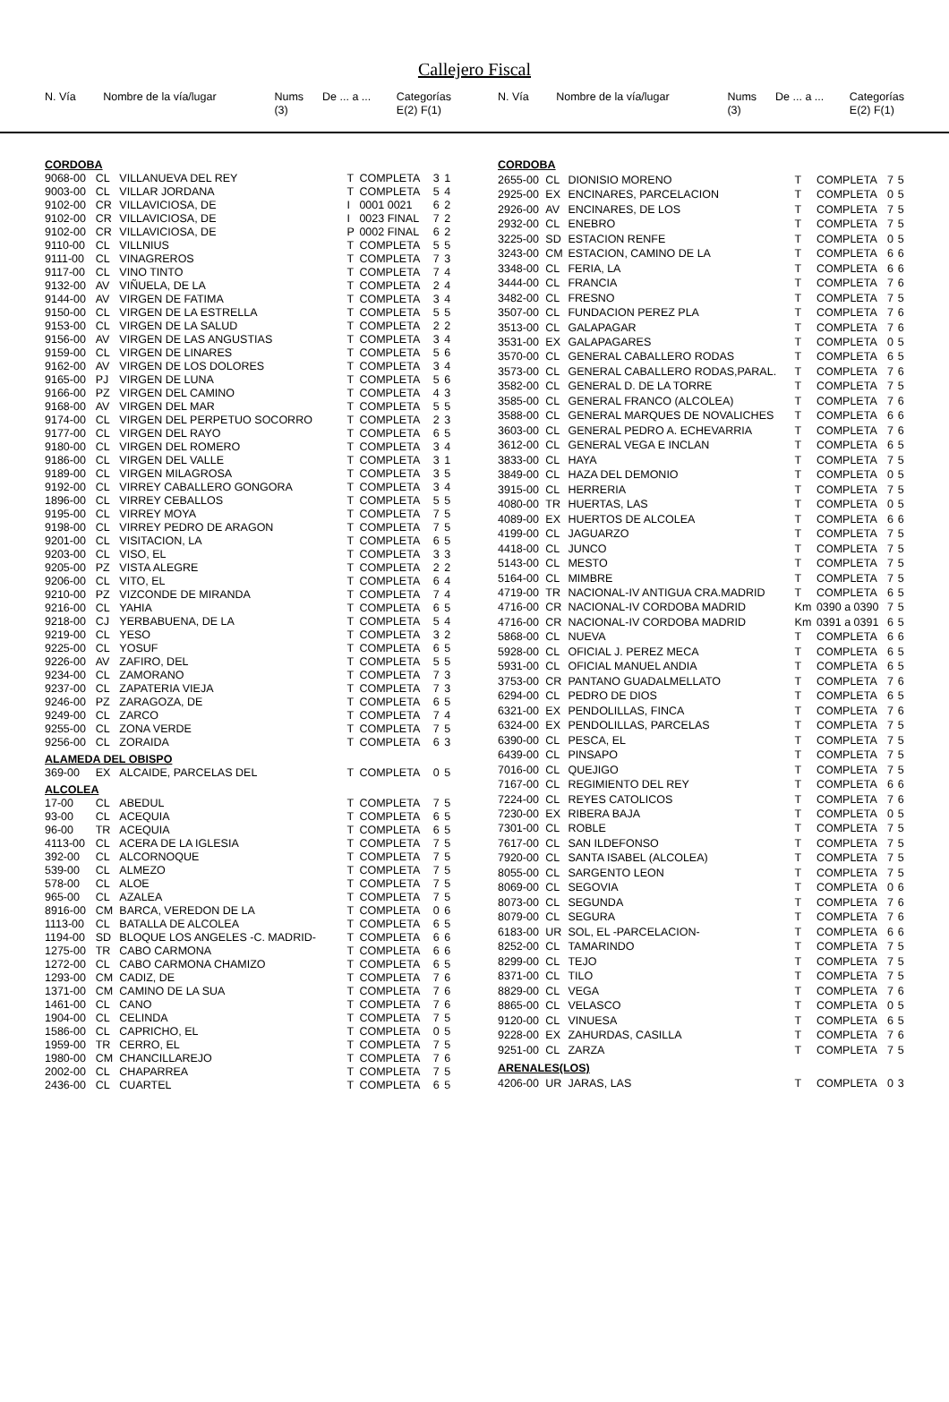Callejero Fiscal
| N. Vía | Nombre de la vía/lugar | Nums (3) | De ... a ... | Categorías E(2) F(1) |
| N. Vía | Nombre de la vía/lugar | Nums (3) | De ... a ... | Categorías E(2) F(1) |
| CORDOBA | | | | | | |
| 9068-00 | CL | VILLANUEVA DEL REY | T | COMPLETA | 3 | 1 |
| 9003-00 | CL | VILLAR JORDANA | T | COMPLETA | 5 | 4 |
| 9102-00 | CR | VILLAVICIOSA, DE | I | 0001 0021 | 6 | 2 |
| 9102-00 | CR | VILLAVICIOSA, DE | I | 0023 FINAL | 7 | 2 |
| 9102-00 | CR | VILLAVICIOSA, DE | P | 0002 FINAL | 6 | 2 |
| 9110-00 | CL | VILLNIUS | T | COMPLETA | 5 | 5 |
| 9111-00 | CL | VINAGREROS | T | COMPLETA | 7 | 3 |
| 9117-00 | CL | VINO TINTO | T | COMPLETA | 7 | 4 |
| 9132-00 | AV | VIÑUELA, DE LA | T | COMPLETA | 2 | 4 |
| 9144-00 | AV | VIRGEN DE FATIMA | T | COMPLETA | 3 | 4 |
| 9150-00 | CL | VIRGEN DE LA ESTRELLA | T | COMPLETA | 5 | 5 |
| 9153-00 | CL | VIRGEN DE LA SALUD | T | COMPLETA | 2 | 2 |
| 9156-00 | AV | VIRGEN DE LAS ANGUSTIAS | T | COMPLETA | 3 | 4 |
| 9159-00 | CL | VIRGEN DE LINARES | T | COMPLETA | 5 | 6 |
| 9162-00 | AV | VIRGEN DE LOS DOLORES | T | COMPLETA | 3 | 4 |
| 9165-00 | PJ | VIRGEN DE LUNA | T | COMPLETA | 5 | 6 |
| 9166-00 | PZ | VIRGEN DEL CAMINO | T | COMPLETA | 4 | 3 |
| 9168-00 | AV | VIRGEN DEL MAR | T | COMPLETA | 5 | 5 |
| 9174-00 | CL | VIRGEN DEL PERPETUO SOCORRO | T | COMPLETA | 2 | 3 |
| 9177-00 | CL | VIRGEN DEL RAYO | T | COMPLETA | 6 | 5 |
| 9180-00 | CL | VIRGEN DEL ROMERO | T | COMPLETA | 3 | 4 |
| 9186-00 | CL | VIRGEN DEL VALLE | T | COMPLETA | 3 | 1 |
| 9189-00 | CL | VIRGEN MILAGROSA | T | COMPLETA | 3 | 5 |
| 9192-00 | CL | VIRREY CABALLERO GONGORA | T | COMPLETA | 3 | 4 |
| 1896-00 | CL | VIRREY CEBALLOS | T | COMPLETA | 5 | 5 |
| 9195-00 | CL | VIRREY MOYA | T | COMPLETA | 7 | 5 |
| 9198-00 | CL | VIRREY PEDRO DE ARAGON | T | COMPLETA | 7 | 5 |
| 9201-00 | CL | VISITACION, LA | T | COMPLETA | 6 | 5 |
| 9203-00 | CL | VISO, EL | T | COMPLETA | 3 | 3 |
| 9205-00 | PZ | VISTA ALEGRE | T | COMPLETA | 2 | 2 |
| 9206-00 | CL | VITO, EL | T | COMPLETA | 6 | 4 |
| 9210-00 | PZ | VIZCONDE DE MIRANDA | T | COMPLETA | 7 | 4 |
| 9216-00 | CL | YAHIA | T | COMPLETA | 6 | 5 |
| 9218-00 | CJ | YERBABUENA, DE LA | T | COMPLETA | 5 | 4 |
| 9219-00 | CL | YESO | T | COMPLETA | 3 | 2 |
| 9225-00 | CL | YOSUF | T | COMPLETA | 6 | 5 |
| 9226-00 | AV | ZAFIRO, DEL | T | COMPLETA | 5 | 5 |
| 9234-00 | CL | ZAMORANO | T | COMPLETA | 7 | 3 |
| 9237-00 | CL | ZAPATERIA VIEJA | T | COMPLETA | 7 | 3 |
| 9246-00 | PZ | ZARAGOZA, DE | T | COMPLETA | 6 | 5 |
| 9249-00 | CL | ZARCO | T | COMPLETA | 7 | 4 |
| 9255-00 | CL | ZONA VERDE | T | COMPLETA | 7 | 5 |
| 9256-00 | CL | ZORAIDA | T | COMPLETA | 6 | 3 |
| ALAMEDA DEL OBISPO | | | | | | |
| 369-00 | EX | ALCAIDE, PARCELAS DEL | T | COMPLETA | 0 | 5 |
| ALCOLEA | | | | | | |
| 17-00 | CL | ABEDUL | T | COMPLETA | 7 | 5 |
| 93-00 | CL | ACEQUIA | T | COMPLETA | 6 | 5 |
| 96-00 | TR | ACEQUIA | T | COMPLETA | 6 | 5 |
| 4113-00 | CL | ACERA DE LA IGLESIA | T | COMPLETA | 7 | 5 |
| 392-00 | CL | ALCORNOQUE | T | COMPLETA | 7 | 5 |
| 539-00 | CL | ALMEZO | T | COMPLETA | 7 | 5 |
| 578-00 | CL | ALOE | T | COMPLETA | 7 | 5 |
| 965-00 | CL | AZALEA | T | COMPLETA | 7 | 5 |
| 8916-00 | CM | BARCA, VEREDON DE LA | T | COMPLETA | 0 | 6 |
| 1113-00 | CL | BATALLA DE ALCOLEA | T | COMPLETA | 6 | 5 |
| 1194-00 | SD | BLOQUE LOS ANGELES -C. MADRID- | T | COMPLETA | 6 | 6 |
| 1275-00 | TR | CABO CARMONA | T | COMPLETA | 6 | 6 |
| 1272-00 | CL | CABO CARMONA CHAMIZO | T | COMPLETA | 6 | 5 |
| 1293-00 | CM | CADIZ, DE | T | COMPLETA | 7 | 6 |
| 1371-00 | CM | CAMINO DE LA SUA | T | COMPLETA | 7 | 6 |
| 1461-00 | CL | CANO | T | COMPLETA | 7 | 6 |
| 1904-00 | CL | CELINDA | T | COMPLETA | 7 | 5 |
| 1586-00 | CL | CAPRICHO, EL | T | COMPLETA | 0 | 5 |
| 1959-00 | TR | CERRO, EL | T | COMPLETA | 7 | 5 |
| 1980-00 | CM | CHANCILLAREJO | T | COMPLETA | 7 | 6 |
| 2002-00 | CL | CHAPARREA | T | COMPLETA | 7 | 5 |
| 2436-00 | CL | CUARTEL | T | COMPLETA | 6 | 5 |
| CORDOBA | | | | | | |
| 2655-00 | CL | DIONISIO MORENO | T | COMPLETA | 7 | 5 |
| 2925-00 | EX | ENCINARES, PARCELACION | T | COMPLETA | 0 | 5 |
| 2926-00 | AV | ENCINARES, DE LOS | T | COMPLETA | 7 | 5 |
| 2932-00 | CL | ENEBRO | T | COMPLETA | 7 | 5 |
| 3225-00 | SD | ESTACION RENFE | T | COMPLETA | 0 | 5 |
| 3243-00 | CM | ESTACION, CAMINO DE LA | T | COMPLETA | 6 | 6 |
| 3348-00 | CL | FERIA, LA | T | COMPLETA | 6 | 6 |
| 3444-00 | CL | FRANCIA | T | COMPLETA | 7 | 6 |
| 3482-00 | CL | FRESNO | T | COMPLETA | 7 | 5 |
| 3507-00 | CL | FUNDACION PEREZ PLA | T | COMPLETA | 7 | 6 |
| 3513-00 | CL | GALAPAGAR | T | COMPLETA | 7 | 6 |
| 3531-00 | EX | GALAPAGARES | T | COMPLETA | 0 | 5 |
| 3570-00 | CL | GENERAL CABALLERO RODAS | T | COMPLETA | 6 | 5 |
| 3573-00 | CL | GENERAL CABALLERO RODAS,PARAL. | T | COMPLETA | 7 | 6 |
| 3582-00 | CL | GENERAL D. DE LA TORRE | T | COMPLETA | 7 | 5 |
| 3585-00 | CL | GENERAL FRANCO (ALCOLEA) | T | COMPLETA | 7 | 6 |
| 3588-00 | CL | GENERAL MARQUES DE NOVALICHES | T | COMPLETA | 6 | 6 |
| 3603-00 | CL | GENERAL PEDRO A. ECHEVARRIA | T | COMPLETA | 7 | 6 |
| 3612-00 | CL | GENERAL VEGA E INCLAN | T | COMPLETA | 6 | 5 |
| 3833-00 | CL | HAYA | T | COMPLETA | 7 | 5 |
| 3849-00 | CL | HAZA DEL DEMONIO | T | COMPLETA | 0 | 5 |
| 3915-00 | CL | HERRERIA | T | COMPLETA | 7 | 5 |
| 4080-00 | TR | HUERTAS, LAS | T | COMPLETA | 0 | 5 |
| 4089-00 | EX | HUERTOS DE ALCOLEA | T | COMPLETA | 6 | 6 |
| 4199-00 | CL | JAGUARZO | T | COMPLETA | 7 | 5 |
| 4418-00 | CL | JUNCO | T | COMPLETA | 7 | 5 |
| 5143-00 | CL | MESTO | T | COMPLETA | 7 | 5 |
| 5164-00 | CL | MIMBRE | T | COMPLETA | 7 | 5 |
| 4719-00 | TR | NACIONAL-IV ANTIGUA CRA.MADRID | T | COMPLETA | 6 | 5 |
| 4716-00 | CR | NACIONAL-IV CORDOBA MADRID | Km | 0390 a 0390 | 7 | 5 |
| 4716-00 | CR | NACIONAL-IV CORDOBA MADRID | Km | 0391 a 0391 | 6 | 5 |
| 5868-00 | CL | NUEVA | T | COMPLETA | 6 | 6 |
| 5928-00 | CL | OFICIAL J. PEREZ MECA | T | COMPLETA | 6 | 5 |
| 5931-00 | CL | OFICIAL MANUEL ANDIA | T | COMPLETA | 6 | 5 |
| 3753-00 | CR | PANTANO GUADALMELLATO | T | COMPLETA | 7 | 6 |
| 6294-00 | CL | PEDRO DE DIOS | T | COMPLETA | 6 | 5 |
| 6321-00 | EX | PENDOLILLAS, FINCA | T | COMPLETA | 7 | 6 |
| 6324-00 | EX | PENDOLILLAS, PARCELAS | T | COMPLETA | 7 | 5 |
| 6390-00 | CL | PESCA, EL | T | COMPLETA | 7 | 5 |
| 6439-00 | CL | PINSAPO | T | COMPLETA | 7 | 5 |
| 7016-00 | CL | QUEJIGO | T | COMPLETA | 7 | 5 |
| 7167-00 | CL | REGIMIENTO DEL REY | T | COMPLETA | 6 | 6 |
| 7224-00 | CL | REYES CATOLICOS | T | COMPLETA | 7 | 6 |
| 7230-00 | EX | RIBERA BAJA | T | COMPLETA | 0 | 5 |
| 7301-00 | CL | ROBLE | T | COMPLETA | 7 | 5 |
| 7617-00 | CL | SAN ILDEFONSO | T | COMPLETA | 7 | 5 |
| 7920-00 | CL | SANTA ISABEL (ALCOLEA) | T | COMPLETA | 7 | 5 |
| 8055-00 | CL | SARGENTO LEON | T | COMPLETA | 7 | 5 |
| 8069-00 | CL | SEGOVIA | T | COMPLETA | 0 | 6 |
| 8073-00 | CL | SEGUNDA | T | COMPLETA | 7 | 6 |
| 8079-00 | CL | SEGURA | T | COMPLETA | 7 | 6 |
| 6183-00 | UR | SOL, EL -PARCELACION- | T | COMPLETA | 6 | 6 |
| 8252-00 | CL | TAMARINDO | T | COMPLETA | 7 | 5 |
| 8299-00 | CL | TEJO | T | COMPLETA | 7 | 5 |
| 8371-00 | CL | TILO | T | COMPLETA | 7 | 5 |
| 8829-00 | CL | VEGA | T | COMPLETA | 7 | 6 |
| 8865-00 | CL | VELASCO | T | COMPLETA | 0 | 5 |
| 9120-00 | CL | VINUESA | T | COMPLETA | 6 | 5 |
| 9228-00 | EX | ZAHURDAS, CASILLA | T | COMPLETA | 7 | 6 |
| 9251-00 | CL | ZARZA | T | COMPLETA | 7 | 5 |
| ARENALES(LOS) | | | | | | |
| 4206-00 | UR | JARAS, LAS | T | COMPLETA | 0 | 3 |